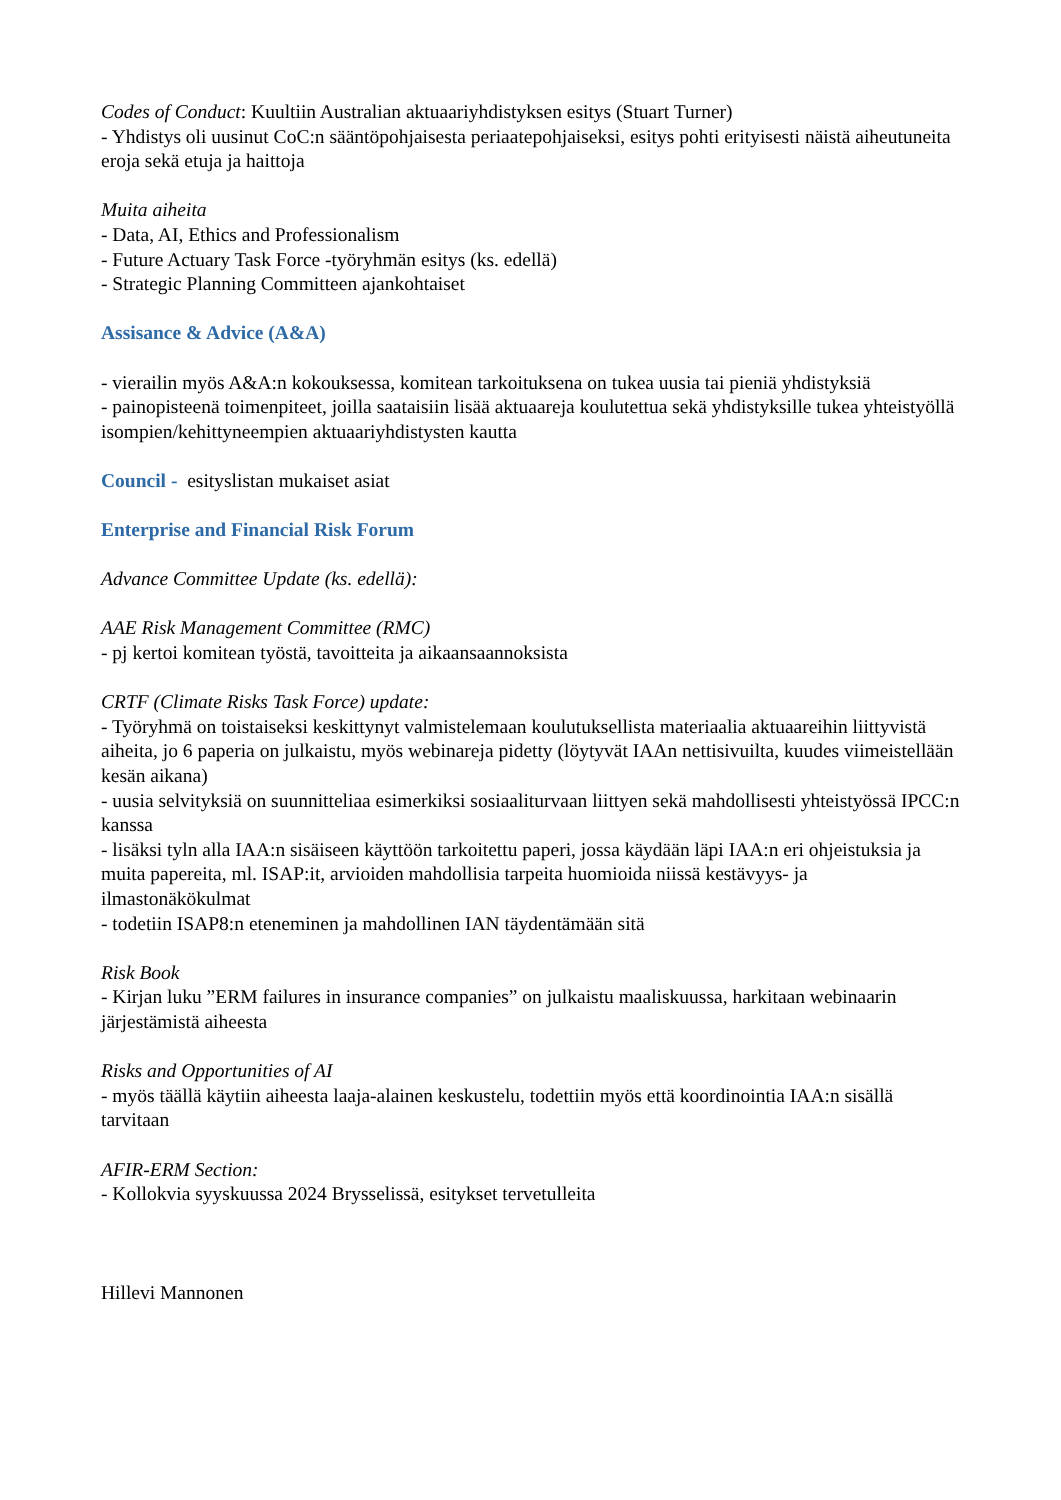Codes of Conduct: Kuultiin Australian aktuaariyhdistyksen esitys (Stuart Turner)
- Yhdistys oli uusinut CoC:n sääntöpohjaisesta periaatepohjaiseksi, esitys pohti erityisesti näistä aiheutuneita eroja sekä etuja ja haittoja
Muita aiheita
- Data, AI, Ethics and Professionalism
- Future Actuary Task Force -työryhmän esitys (ks. edellä)
- Strategic Planning Committeen ajankohtaiset
Assisance & Advice (A&A)
- vierailin myös A&A:n kokouksessa, komitean tarkoituksena on tukea uusia tai pieniä yhdistyksiä
- painopisteenä toimenpiteet, joilla saataisiin lisää aktuaareja koulutettua sekä yhdistyksille tukea yhteistyöllä isompien/kehittyneempien aktuaariyhdistysten kautta
Council - esityslistan mukaiset asiat
Enterprise and Financial Risk Forum
Advance Committee Update (ks. edellä):
AAE Risk Management Committee (RMC)
- pj kertoi komitean työstä, tavoitteita ja aikaansaannoksista
CRTF (Climate Risks Task Force) update:
- Työryhmä on toistaiseksi keskittynyt valmistelemaan koulutuksellista materiaalia aktuaareihin liittyvistä aiheita, jo 6 paperia on julkaistu, myös webinareja pidetty (löytyvät IAAn nettisivuilta, kuudes viimeistellään kesän aikana)
- uusia selvityksiä on suunnitteliaa esimerkiksi sosiaaliturvaan liittyen sekä mahdollisesti yhteistyössä IPCC:n kanssa
- lisäksi tyln alla IAA:n sisäiseen käyttöön tarkoitettu paperi, jossa käydään läpi IAA:n eri ohjeistuksia ja muita papereita, ml. ISAP:it, arvioiden mahdollisia tarpeita huomioida niissä kestävyys- ja ilmastonäkökulmat
- todetiin ISAP8:n eteneminen ja mahdollinen IAN täydentämään sitä
Risk Book
- Kirjan luku ”ERM failures in insurance companies” on julkaistu maaliskuussa, harkitaan webinaarin järjestämistä aiheesta
Risks and Opportunities of AI
- myös täällä käytiin aiheesta laaja-alainen keskustelu, todettiin myös että koordinointia IAA:n sisällä tarvitaan
AFIR-ERM Section:
- Kollokvia syyskuussa 2024 Brysselissä, esitykset tervetulleita
Hillevi Mannonen